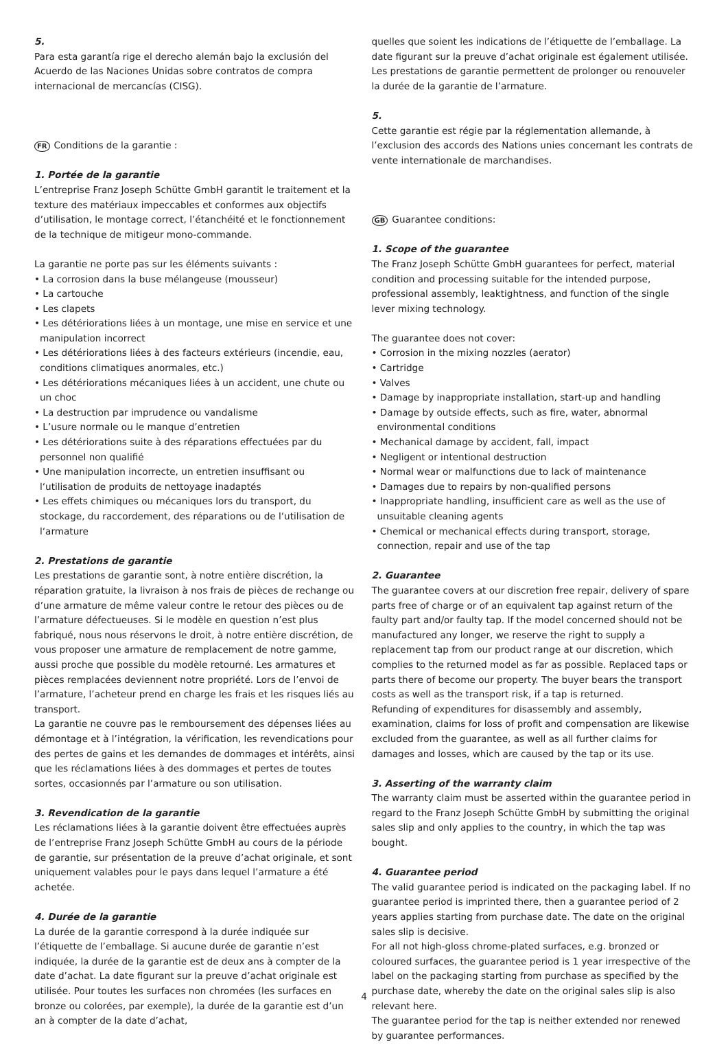5.
Para esta garantía rige el derecho alemán bajo la exclusión del Acuerdo de las Naciones Unidas sobre contratos de compra internacional de mercancías (CISG).
FR Conditions de la garantie :
1. Portée de la garantie
L’entreprise Franz Joseph Schütte GmbH garantit le traitement et la texture des matériaux impeccables et conformes aux objectifs d’utilisation, le montage correct, l’étanchéité et le fonctionnement de la technique de mitigeur mono-commande.
La garantie ne porte pas sur les éléments suivants :
• La corrosion dans la buse mélangeuse (mousseur)
• La cartouche
• Les clapets
• Les détériorations liées à un montage, une mise en service et une manipulation incorrect
• Les détériorations liées à des facteurs extérieurs (incendie, eau, conditions climatiques anormales, etc.)
• Les détériorations mécaniques liées à un accident, une chute ou un choc
• La destruction par imprudence ou vandalisme
• L’usure normale ou le manque d’entretien
• Les détériorations suite à des réparations effectuées par du personnel non qualifié
• Une manipulation incorrecte, un entretien insuffisant ou l‘utilisation de produits de nettoyage inadaptés
• Les effets chimiques ou mécaniques lors du transport, du stockage, du raccordement, des réparations ou de l‘utilisation de l‘armature
2. Prestations de garantie
Les prestations de garantie sont, à notre entière discrétion, la réparation gratuite, la livraison à nos frais de pièces de rechange ou d’une armature de même valeur contre le retour des pièces ou de l’armature défectueuses. Si le modèle en question n’est plus fabriqué, nous nous réservons le droit, à notre entière discrétion, de vous proposer une armature de remplacement de notre gamme, aussi proche que possible du modèle retourné. Les armatures et pièces remplacées deviennent notre propriété. Lors de l’envoi de l’armature, l’acheteur prend en charge les frais et les risques liés au transport.
La garantie ne couvre pas le remboursement des dépenses liées au démontage et à l’intégration, la vérification, les revendications pour des pertes de gains et les demandes de dommages et intérêts, ainsi que les réclamations liées à des dommages et pertes de toutes sortes, occasionnés par l’armature ou son utilisation.
3. Revendication de la garantie
Les réclamations liées à la garantie doivent être effectuées auprès de l’entreprise Franz Joseph Schütte GmbH au cours de la période de garantie, sur présentation de la preuve d’achat originale, et sont uniquement valables pour le pays dans lequel l’armature a été achetée.
4. Durée de la garantie
La durée de la garantie correspond à la durée indiquée sur l’étiquette de l’emballage. Si aucune durée de garantie n’est indiquée, la durée de la garantie est de deux ans à compter de la date d’achat. La date figurant sur la preuve d’achat originale est utilisée. Pour toutes les surfaces non chromées (les surfaces en bronze ou colorées, par exemple), la durée de la garantie est d’un an à compter de la date d’achat,
quelles que soient les indications de l’étiquette de l’emballage. La date figurant sur la preuve d’achat originale est également utilisée.
Les prestations de garantie permettent de prolonger ou renouveler la durée de la garantie de l’armature.
5.
Cette garantie est régie par la réglementation allemande, à l’exclusion des accords des Nations unies concernant les contrats de vente internationale de marchandises.
GB Guarantee conditions:
1. Scope of the guarantee
The Franz Joseph Schütte GmbH guarantees for perfect, material condition and processing suitable for the intended purpose, professional assembly, leaktightness, and function of the single lever mixing technology.
The guarantee does not cover:
• Corrosion in the mixing nozzles (aerator)
• Cartridge
• Valves
• Damage by inappropriate installation, start-up and handling
• Damage by outside effects, such as fire, water, abnormal environmental conditions
• Mechanical damage by accident, fall, impact
• Negligent or intentional destruction
• Normal wear or malfunctions due to lack of maintenance
• Damages due to repairs by non-qualified persons
• Inappropriate handling, insufficient care as well as the use of unsuitable cleaning agents
• Chemical or mechanical effects during transport, storage, connection, repair and use of the tap
2. Guarantee
The guarantee covers at our discretion free repair, delivery of spare parts free of charge or of an equivalent tap against return of the faulty part and/or faulty tap. If the model concerned should not be manufactured any longer, we reserve the right to supply a replacement tap from our product range at our discretion, which complies to the returned model as far as possible. Replaced taps or parts there of become our property. The buyer bears the transport costs as well as the transport risk, if a tap is returned.
Refunding of expenditures for disassembly and assembly, examination, claims for loss of profit and compensation are likewise excluded from the guarantee, as well as all further claims for damages and losses, which are caused by the tap or its use.
3. Asserting of the warranty claim
The warranty claim must be asserted within the guarantee period in regard to the Franz Joseph Schütte GmbH by submitting the original sales slip and only applies to the country, in which the tap was bought.
4. Guarantee period
The valid guarantee period is indicated on the packaging label. If no guarantee period is imprinted there, then a guarantee period of 2 years applies starting from purchase date. The date on the original sales slip is decisive.
For all not high-gloss chrome-plated surfaces, e.g. bronzed or coloured surfaces, the guarantee period is 1 year irrespective of the label on the packaging starting from purchase as specified by the purchase date, whereby the date on the original sales slip is also relevant here.
The guarantee period for the tap is neither extended nor renewed by guarantee performances.
4